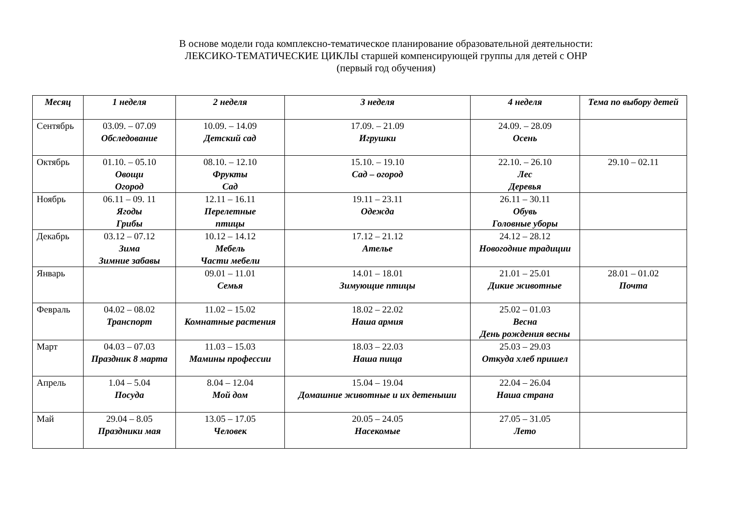В основе модели года комплексно-тематическое планирование образовательной деятельности:
ЛЕКСИКО-ТЕМАТИЧЕСКИЕ ЦИКЛЫ старшей компенсирующей группы для детей с ОНР
(первый год обучения)
| Месяц | 1 неделя | 2 неделя | 3 неделя | 4 неделя | Тема по выбору детей |
| --- | --- | --- | --- | --- | --- |
| Сентябрь | 03.09. – 07.09 Обследование | 10.09. – 14.09 Детский сад | 17.09. – 21.09 Игрушки | 24.09. – 28.09 Осень | |
| Октябрь | 01.10. – 05.10 Овощи Огород | 08.10. – 12.10 Фрукты Сад | 15.10. – 19.10 Сад – огород | 22.10. – 26.10 Лес Деревья | 29.10 – 02.11 |
| Ноябрь | 06.11 – 09. 11 Ягоды Грибы | 12.11 – 16.11 Перелетные птицы | 19.11 – 23.11 Одежда | 26.11 – 30.11 Обувь Головные уборы | |
| Декабрь | 03.12 – 07.12 Зима Зимние забавы | 10.12 – 14.12 Мебель Части мебели | 17.12 – 21.12 Ателье | 24.12 – 28.12 Новогодние традиции | |
| Январь | | 09.01 – 11.01 Семья | 14.01 – 18.01 Зимующие птицы | 21.01 – 25.01 Дикие животные | 28.01 – 01.02 Почта |
| Февраль | 04.02 – 08.02 Транспорт | 11.02 – 15.02 Комнатные растения | 18.02 – 22.02 Наша армия | 25.02 – 01.03 Весна День рождения весны | |
| Март | 04.03 – 07.03 Праздник 8 марта | 11.03 – 15.03 Мамины профессии | 18.03 – 22.03 Наша пища | 25.03 – 29.03 Откуда хлеб пришел | |
| Апрель | 1.04 – 5.04 Посуда | 8.04 – 12.04 Мой дом | 15.04 – 19.04 Домашние животные и их детеныши | 22.04 – 26.04 Наша страна | |
| Май | 29.04 – 8.05 Праздники мая | 13.05 – 17.05 Человек | 20.05 – 24.05 Насекомые | 27.05 – 31.05 Лето | |